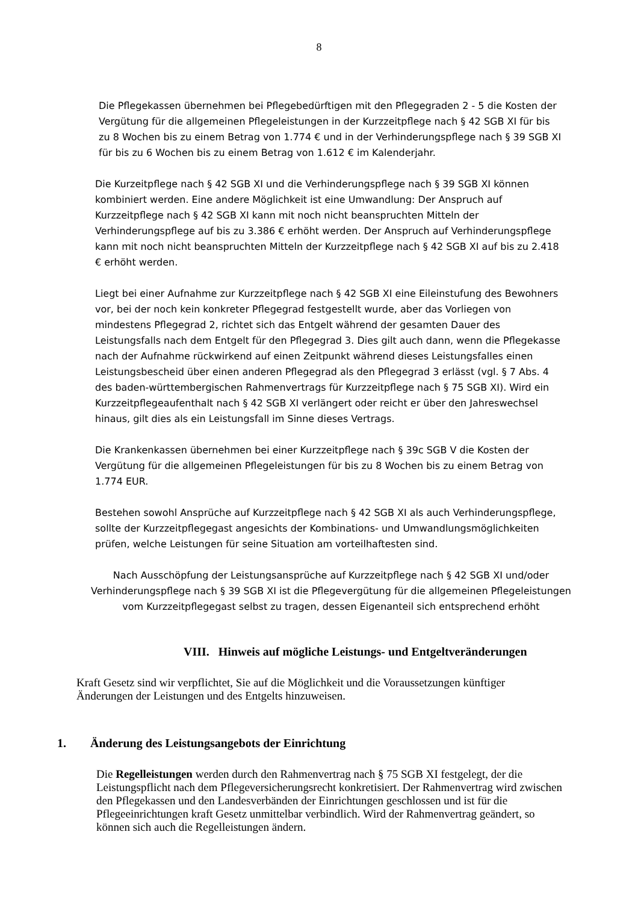8
Die Pflegekassen übernehmen bei Pflegebedürftigen mit den Pflegegraden 2 - 5 die Kosten der Vergütung für die allgemeinen Pflegeleistungen in der Kurzzeitpflege nach § 42 SGB XI für bis zu 8 Wochen bis zu einem Betrag von 1.774 € und in der Verhinderungspflege nach § 39 SGB XI für bis zu 6 Wochen bis zu einem Betrag von 1.612 € im Kalenderjahr.
Die Kurzeitpflege nach § 42 SGB XI und die Verhinderungspflege nach § 39 SGB XI können kombiniert werden. Eine andere Möglichkeit ist eine Umwandlung: Der Anspruch auf Kurzzeitpflege nach § 42 SGB XI kann mit noch nicht beanspruchten Mitteln der Verhinderungspflege auf bis zu 3.386 € erhöht werden. Der Anspruch auf Verhinderungspflege kann mit noch nicht beanspruchten Mitteln der Kurzzeitpflege nach § 42 SGB XI auf bis zu 2.418 € erhöht werden.
Liegt bei einer Aufnahme zur Kurzzeitpflege nach § 42 SGB XI eine Eileinstufung des Bewohners vor, bei der noch kein konkreter Pflegegrad festgestellt wurde, aber das Vorliegen von mindestens Pflegegrad 2, richtet sich das Entgelt während der gesamten Dauer des Leistungsfalls nach dem Entgelt für den Pflegegrad 3. Dies gilt auch dann, wenn die Pflegekasse nach der Aufnahme rückwirkend auf einen Zeitpunkt während dieses Leistungsfalles einen Leistungsbescheid über einen anderen Pflegegrad als den Pflegegrad 3 erlässt (vgl. § 7 Abs. 4 des baden-württembergischen Rahmenvertrags für Kurzzeitpflege nach § 75 SGB XI). Wird ein Kurzzeitpflegeaufenthalt nach § 42 SGB XI verlängert oder reicht er über den Jahreswechsel hinaus, gilt dies als ein Leistungsfall im Sinne dieses Vertrags.
Die Krankenkassen übernehmen bei einer Kurzzeitpflege nach § 39c SGB V die Kosten der Vergütung für die allgemeinen Pflegeleistungen für bis zu 8 Wochen bis zu einem Betrag von 1.774 EUR.
Bestehen sowohl Ansprüche auf Kurzzeitpflege nach § 42 SGB XI als auch Verhinderungspflege, sollte der Kurzzeitpflegegast angesichts der Kombinations- und Umwandlungsmöglichkeiten prüfen, welche Leistungen für seine Situation am vorteilhaftesten sind.
Nach Ausschöpfung der Leistungsansprüche auf Kurzzeitpflege nach § 42 SGB XI und/oder Verhinderungspflege nach § 39 SGB XI ist die Pflegevergütung für die allgemeinen Pflegeleistungen vom Kurzzeitpflegegast selbst zu tragen, dessen Eigenanteil sich entsprechend erhöht
VIII. Hinweis auf mögliche Leistungs- und Entgeltveränderungen
Kraft Gesetz sind wir verpflichtet, Sie auf die Möglichkeit und die Voraussetzungen künftiger Änderungen der Leistungen und des Entgelts hinzuweisen.
1. Änderung des Leistungsangebots der Einrichtung
Die Regelleistungen werden durch den Rahmenvertrag nach § 75 SGB XI festgelegt, der die Leistungspflicht nach dem Pflegeversicherungsrecht konkretisiert. Der Rahmenvertrag wird zwischen den Pflegekassen und den Landesverbänden der Einrichtungen geschlossen und ist für die Pflegeeinrichtungen kraft Gesetz unmittelbar verbindlich. Wird der Rahmenvertrag geändert, so können sich auch die Regelleistungen ändern.